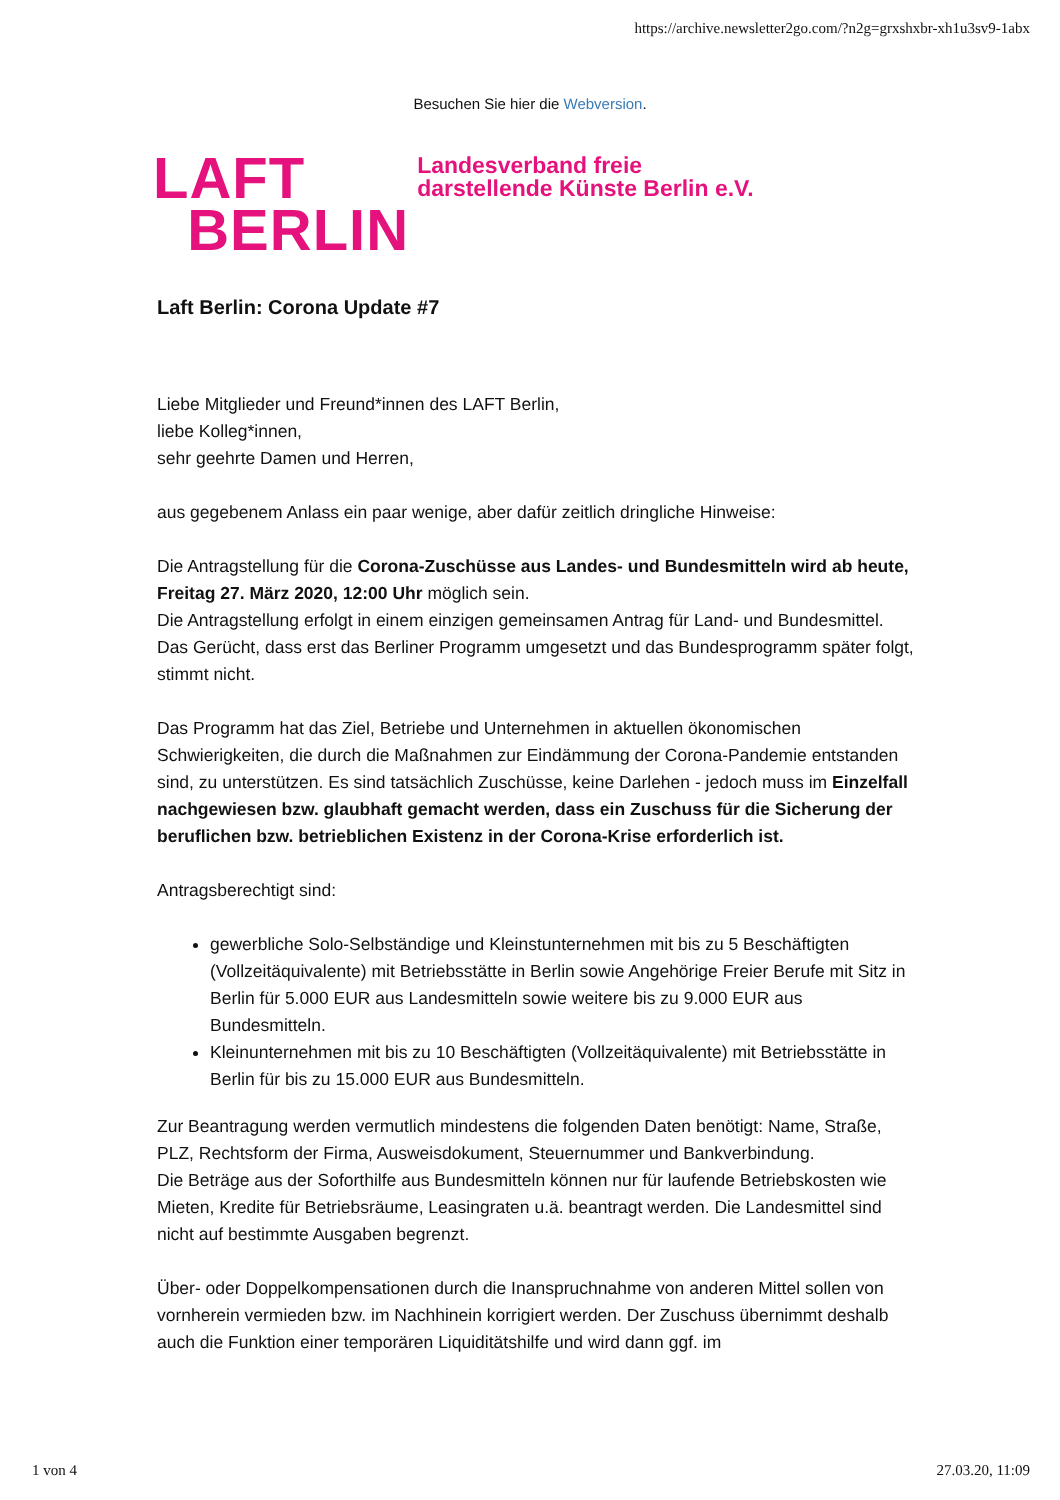https://archive.newsletter2go.com/?n2g=grxshxbr-xh1u3sv9-1abx
Besuchen Sie hier die Webversion.
LAFT
BERLIN
Landesverband freie
darstellende Künste Berlin e.V.
Laft Berlin: Corona Update #7
Liebe Mitglieder und Freund*innen des LAFT Berlin,
liebe Kolleg*innen,
sehr geehrte Damen und Herren,
aus gegebenem Anlass ein paar wenige, aber dafür zeitlich dringliche Hinweise:
Die Antragstellung für die Corona-Zuschüsse aus Landes- und Bundesmitteln wird ab heute, Freitag 27. März 2020, 12:00 Uhr möglich sein.
Die Antragstellung erfolgt in einem einzigen gemeinsamen Antrag für Land- und Bundesmittel.
Das Gerücht, dass erst das Berliner Programm umgesetzt und das Bundesprogramm später folgt, stimmt nicht.
Das Programm hat das Ziel, Betriebe und Unternehmen in aktuellen ökonomischen Schwierigkeiten, die durch die Maßnahmen zur Eindämmung der Corona-Pandemie entstanden sind, zu unterstützen. Es sind tatsächlich Zuschüsse, keine Darlehen - jedoch muss im Einzelfall nachgewiesen bzw. glaubhaft gemacht werden, dass ein Zuschuss für die Sicherung der beruflichen bzw. betrieblichen Existenz in der Corona-Krise erforderlich ist.
Antragsberechtigt sind:
gewerbliche Solo-Selbständige und Kleinstunternehmen mit bis zu 5 Beschäftigten (Vollzeitäquivalente) mit Betriebsstätte in Berlin sowie Angehörige Freier Berufe mit Sitz in Berlin für 5.000 EUR aus Landesmitteln sowie weitere bis zu 9.000 EUR aus Bundesmitteln.
Kleinunternehmen mit bis zu 10 Beschäftigten (Vollzeitäquivalente) mit Betriebsstätte in Berlin für bis zu 15.000 EUR aus Bundesmitteln.
Zur Beantragung werden vermutlich mindestens die folgenden Daten benötigt: Name, Straße, PLZ, Rechtsform der Firma, Ausweisdokument, Steuernummer und Bankverbindung.
Die Beträge aus der Soforthilfe aus Bundesmitteln können nur für laufende Betriebskosten wie Mieten, Kredite für Betriebsräume, Leasingraten u.ä. beantragt werden. Die Landesmittel sind nicht auf bestimmte Ausgaben begrenzt.
Über- oder Doppelkompensationen durch die Inanspruchnahme von anderen Mittel sollen von vornherein vermieden bzw. im Nachhinein korrigiert werden. Der Zuschuss übernimmt deshalb auch die Funktion einer temporären Liquiditätshilfe und wird dann ggf. im
1 von 4 27.03.20, 11:09